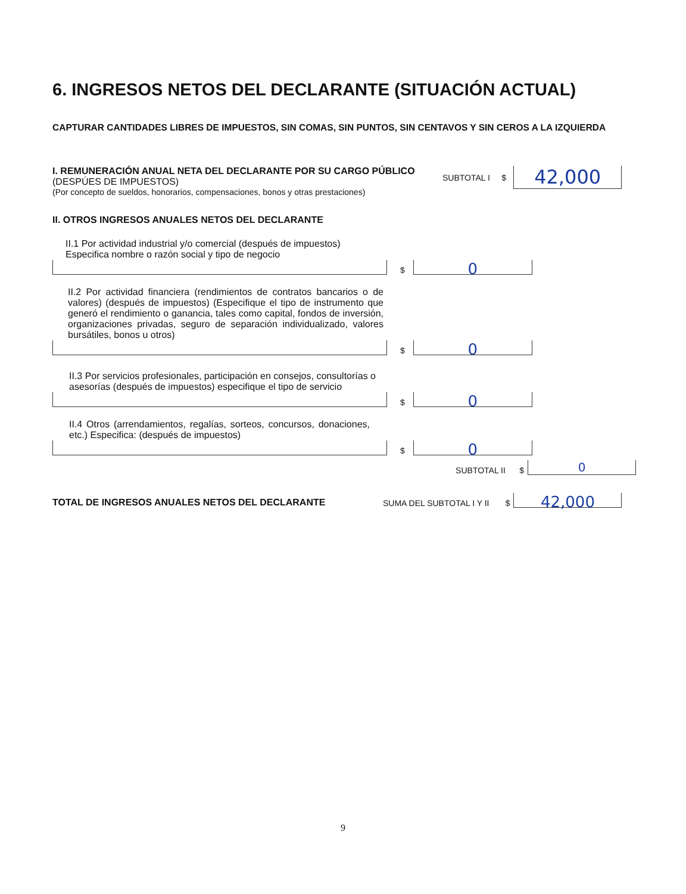6. INGRESOS NETOS DEL DECLARANTE (SITUACIÓN ACTUAL)
CAPTURAR CANTIDADES LIBRES DE IMPUESTOS, SIN COMAS, SIN PUNTOS, SIN CENTAVOS Y SIN CEROS A LA IZQUIERDA
I. REMUNERACIÓN ANUAL NETA DEL DECLARANTE POR SU CARGO PÚBLICO (DESPÚES DE IMPUESTOS)
(Por concepto de sueldos, honorarios, compensaciones, bonos y otras prestaciones)
SUBTOTAL I $
42,000
II. OTROS INGRESOS ANUALES NETOS DEL DECLARANTE
II.1 Por actividad industrial y/o comercial (después de impuestos)
Especifica nombre o razón social y tipo de negocio
$
0
II.2 Por actividad financiera (rendimientos de contratos bancarios o de valores) (después de impuestos) (Especifique el tipo de instrumento que generó el rendimiento o ganancia, tales como capital, fondos de inversión, organizaciones privadas, seguro de separación individualizado, valores bursátiles, bonos u otros)
$
0
II.3 Por servicios profesionales, participación en consejos, consultorías o asesorías (después de impuestos) especifique el tipo de servicio
$
0
II.4 Otros (arrendamientos, regalías, sorteos, concursos, donaciones, etc.) Especifica: (después de impuestos)
$
0
SUBTOTAL II $
0
TOTAL DE INGRESOS ANUALES NETOS DEL DECLARANTE SUMA DEL SUBTOTAL I Y II $
42,000
9